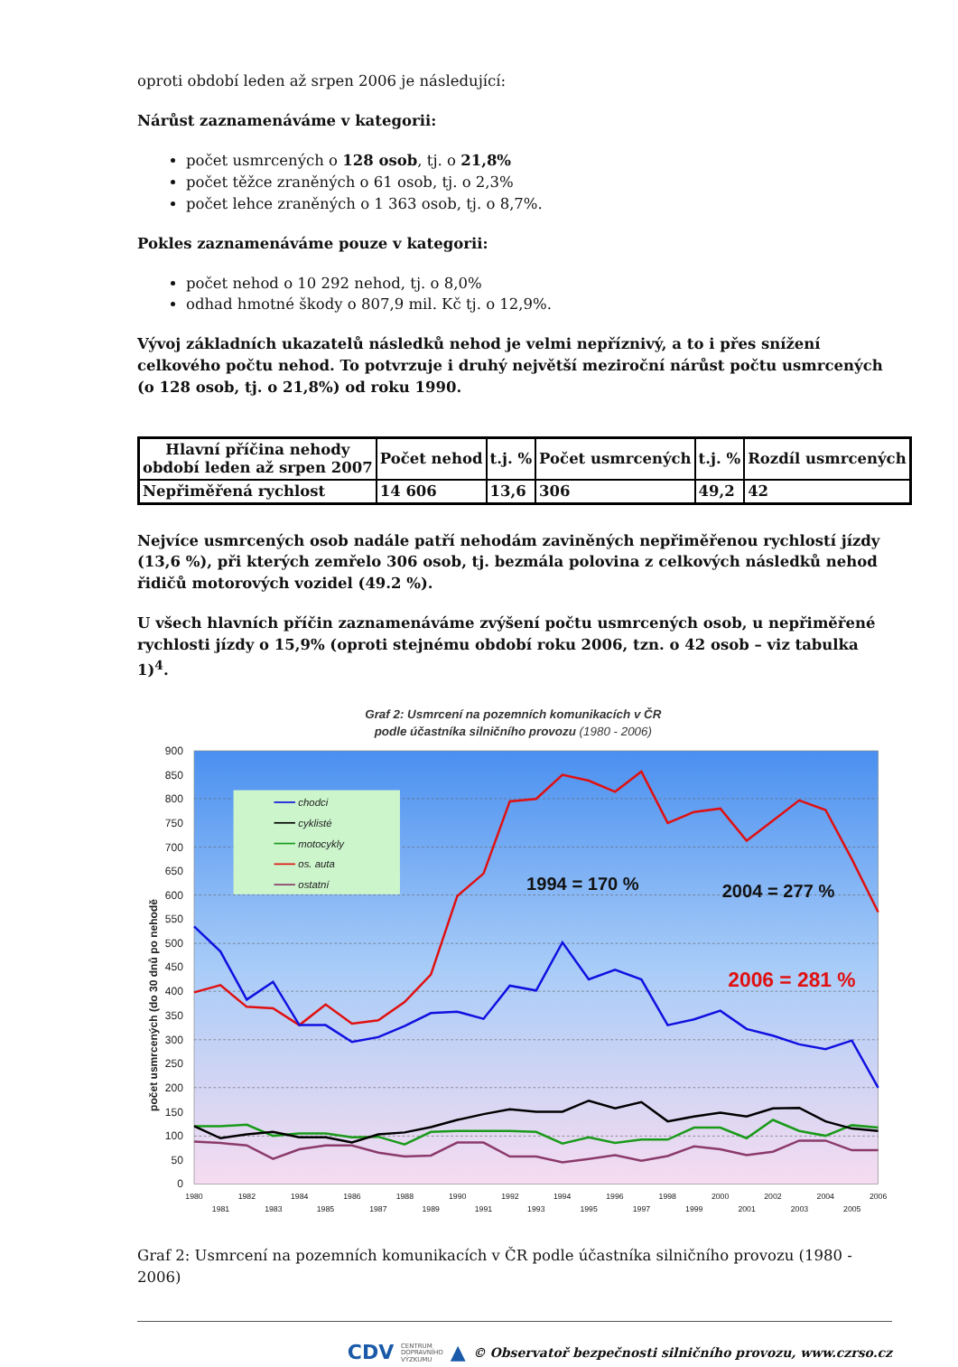oproti období leden až srpen 2006 je následující:
Nárůst zaznamenáváme v kategorii:
počet usmrcených o 128 osob, tj. o 21,8%
počet těžce zraněných o 61 osob, tj. o 2,3%
počet lehce zraněných o 1 363 osob, tj. o 8,7%.
Pokles zaznamenáváme pouze v kategorii:
počet nehod o 10 292 nehod, tj. o 8,0%
odhad hmotné škody o 807,9 mil. Kč tj. o 12,9%.
Vývoj základních ukazatelů následků nehod je velmi nepříznivý, a to i přes snížení celkového počtu nehod. To potvrzuje i druhý největší meziroční nárůst počtu usmrcených (o 128 osob, tj. o 21,8%) od roku 1990.
| Hlavní příčina nehody období leden až srpen 2007 | Počet nehod | t.j. % | Počet usmrcených | t.j. % | Rozdíl usmrcených |
| --- | --- | --- | --- | --- | --- |
| Nepřiměřená rychlost | 14 606 | 13,6 | 306 | 49,2 | 42 |
Nejvíce usmrcených osob nadále patří nehodám zaviněných nepřiměřenou rychlostí jízdy (13,6 %), při kterých zemřelo 306 osob, tj. bezmála polovina z celkových následků nehod řidičů motorových vozidel (49.2 %).
U všech hlavních příčin zaznamenáváme zvýšení počtu usmrcených osob, u nepřiměřené rychlosti jízdy o 15,9% (oproti stejnému období roku 2006, tzn. o 42 osob – viz tabulka 1)<sup>4</sup>.
Graf 2: Usmrcení na pozemních komunikacích v ČR
podle účastníka silničního provozu (1980 - 2006)
0
50
100
150
200
250
300
350
400
450
500
550
600
650
700
750
800
850
900
počet usmrcených (do 30 dnů po nehodě
chodci
cyklisté
motocykly
os. auta
ostatní
1994 = 170 %
2004 = 277 %
2006 = 281 %
1980
1982
1984
1986
1988
1990
1992
1994
1996
1998
2000
2002
2004
2006
1981
1983
1985
1987
1989
1991
1993
1995
1997
1999
2001
2003
2005
Graf 2: Usmrcení na pozemních komunikacích v ČR podle účastníka silničního provozu (1980 - 2006)
CDV CENTRUM
DOPRAVNÍHO
VÝZKUMU ▲ © Observatoř bezpečnosti silničního provozu, www.czrso.cz